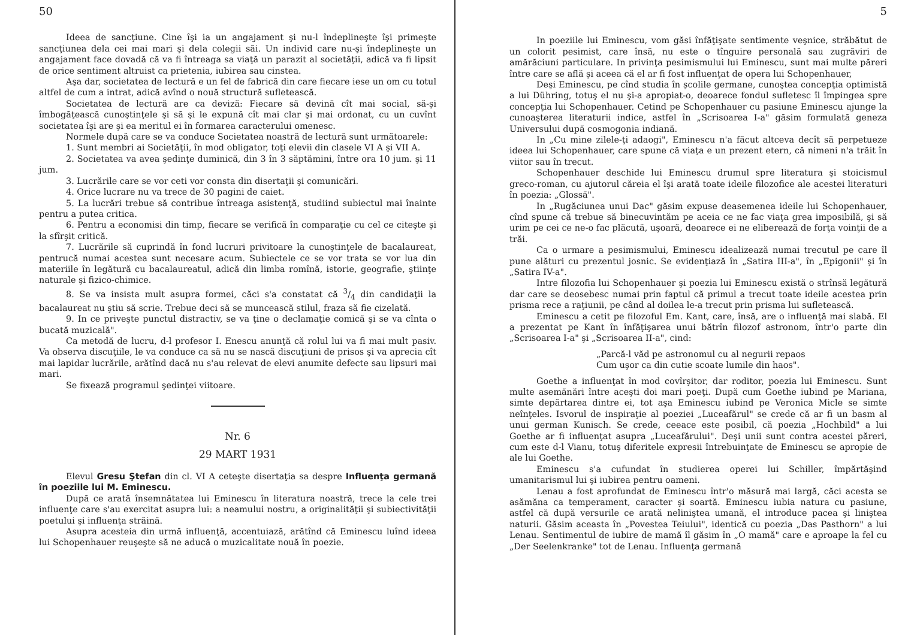50
Ideea de sancţiune. Cine îşi ia un angajament şi nu-l îndeplineşte îşi primeşte sancţiunea dela cei mai mari şi dela colegii săi. Un individ care nu-şi îndeplineşte un angajament face dovadă că va fi întreaga sa viaţă un parazit al societăţii, adică va fi lipsit de orice sentiment altruist ca prietenia, iubirea sau cinstea.
Aşa dar, societatea de lectură e un fel de fabrică din care fiecare iese un om cu totul altfel de cum a intrat, adică avînd o nouă structură sufletească.
Societatea de lectură are ca deviză: Fiecare să devină cît mai social, să-şi îmbogăţească cunoştinţele şi să şi le expună cît mai clar şi mai ordonat, cu un cuvînt societatea îşi are şi ea meritul ei în formarea caracterului omenesc.
Normele după care se va conduce Societatea noastră de lectură sunt următoarele:
1. Sunt membri ai Societăţii, în mod obligator, toţi elevii din clasele VI A şi VII A.
2. Societatea va avea şedinţe duminică, din 3 în 3 săptămini, între ora 10 jum. şi 11 jum.
3. Lucrările care se vor ceti vor consta din disertaţii şi comunicări.
4. Orice lucrare nu va trece de 30 pagini de caiet.
5. La lucrări trebue să contribue întreaga asistenţă, studiind subiectul mai înainte pentru a putea critica.
6. Pentru a economisi din timp, fiecare se verifică în comparaţie cu cel ce citeşte şi la sfîrşit critică.
7. Lucrările să cuprindă în fond lucruri privitoare la cunoştinţele de bacalaureat, pentrucă numai acestea sunt necesare acum. Subiectele ce se vor trata se vor lua din materiile în legătură cu bacalaureatul, adică din limba romînă, istorie, geografie, ştiinţe naturale şi fizico-chimice.
8. Se va insista mult asupra formei, căci s'a constatat că 3/4 din candidaţii la bacalaureat nu ştiu să scrie. Trebue deci să se muncească stilul, fraza să fie cizelată.
9. In ce priveşte punctul distractiv, se va ţine o declamaţie comică şi se va cînta o bucată muzicală".
Ca metodă de lucru, d-l profesor I. Enescu anunţă că rolul lui va fi mai mult pasiv. Va observa discuţiile, le va conduce ca să nu se nască discuţiuni de prisos şi va aprecia cît mai lapidar lucrările, arătînd dacă nu s'au relevat de elevi anumite defecte sau lipsuri mai mari.
Se fixează programul şedinţei viitoare.
Nr. 6
29 MART 1931
Elevul Gresu Ştefan din cl. VI A ceteşte disertaţia sa despre Influenţa germană în poeziile lui M. Eminescu.
După ce arată însemnătatea lui Eminescu în literatura noastră, trece la cele trei influenţe care s'au exercitat asupra lui: a neamului nostru, a originalităţii şi subiectivităţii poetului şi influenţa străină.
Asupra acesteia din urmă influenţă, accentuiază, arătînd că Eminescu luînd ideea lui Schopenhauer reuşeşte să ne aducă o muzicalitate nouă în poezie.
5
In poeziile lui Eminescu, vom găsi înfăţişate sentimente veşnice, străbătut de un colorit pesimist, care însă, nu este o tînguire personală sau zugrăviri de amărăciuni particulare. In privinţa pesimismului lui Eminescu, sunt mai multe păreri între care se află şi aceea că el ar fi fost influenţat de opera lui Schopenhauer,
Deşi Eminescu, pe cînd studia în şcolile germane, cunoştea concepţia optimistă a lui Dühring, totuş el nu şi-a apropiat-o, deoarece fondul sufletesc îl împingea spre concepţia lui Schopenhauer. Cetind pe Schopenhauer cu pasiune Eminescu ajunge la cunoaşterea literaturii indice, astfel în „Scrisoarea I-a" găsim formulată geneza Universului după cosmogonia indiană.
In „Cu mine zilele-ţi adaogi", Eminescu n'a făcut altceva decît să perpetueze ideea lui Schopenhauer, care spune că viaţa e un prezent etern, că nimeni n'a trăit în viitor sau în trecut.
Schopenhauer deschide lui Eminescu drumul spre literatura şi stoicismul greco-roman, cu ajutorul căreia el îşi arată toate ideile filozofice ale acestei literaturi în poezia: „Glossă".
In „Rugăciunea unui Dac" găsim expuse deasemenea ideile lui Schopenhauer, cînd spune că trebue să binecuvintăm pe aceia ce ne fac viaţa grea imposibilă, şi să urim pe cei ce ne-o fac plăcută, uşoară, deoarece ei ne eliberează de forţa voinţii de a trăi.
Ca o urmare a pesimismului, Eminescu idealizează numai trecutul pe care îl pune alături cu prezentul josnic. Se evidenţiază în „Satira III-a", în „Epigonii" şi în „Satira IV-a".
Intre filozofia lui Schopenhauer şi poezia lui Eminescu există o strînsă legătură dar care se deosebesc numai prin faptul că primul a trecut toate ideile acestea prin prisma rece a raţiunii, pe când al doilea le-a trecut prin prisma lui sufletească.
Eminescu a cetit pe filozoful Em. Kant, care, însă, are o influenţă mai slabă. El a prezentat pe Kant în înfăţişarea unui bătrîn filozof astronom, într'o parte din „Scrisoarea I-a" şi „Scrisoarea II-a", cind:
„Parcă-l văd pe astronomul cu al negurii repaos
Cum uşor ca din cutie scoate lumile din haos".
Goethe a influenţat în mod covîrşitor, dar roditor, poezia lui Eminescu. Sunt multe asemănări între aceşti doi mari poeţi. După cum Goethe iubind pe Mariana, simte depărtarea dintre ei, tot aşa Eminescu iubind pe Veronica Micle se simte neînţeles. Isvorul de inspiraţie al poeziei „Luceafărul" se crede că ar fi un basm al unui german Kunisch. Se crede, ceeace este posibil, că poezia „Hochbild" a lui Goethe ar fi influenţat asupra „Luceafărului". Deşi unii sunt contra acestei păreri, cum este d-l Vianu, totuş diferitele expresii întrebuinţate de Eminescu se apropie de ale lui Goethe.
Eminescu s'a cufundat în studierea operei lui Schiller, împărtăşind umanitarismul lui şi iubirea pentru oameni.
Lenau a fost aprofundat de Eminescu într'o măsură mai largă, căci acesta se asămăna ca temperament, caracter şi soartă. Eminescu iubia natura cu pasiune, astfel că după versurile ce arată neliniştea umană, el introduce pacea şi liniştea naturii. Găsim aceasta în „Povestea Teiului", identică cu poezia „Das Pasthorn" a lui Lenau. Sentimentul de iubire de mamă îl găsim în „O mamă" care e aproape la fel cu „Der Seelenkranke" tot de Lenau. Influenţa germană